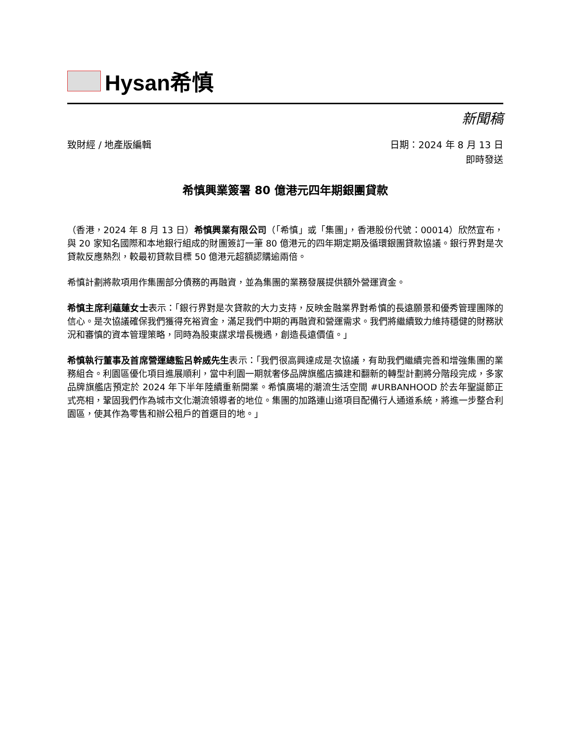Hysan希慎
新聞稿
致財經 / 地產版編輯 日期：2024 年 8 月 13 日
即時發送
希慎興業簽署 80 億港元四年期銀團貸款
（香港，2024 年 8 月 13 日）希慎興業有限公司（「希慎」或「集團」，香港股份代號：00014）欣然宣布，與 20 家知名國際和本地銀行組成的財團簽訂一筆 80 億港元的四年期定期及循環銀團貸款協議。銀行界對是次貸款反應熱烈，較最初貸款目標 50 億港元超額認購逾兩倍。
希慎計劃將款項用作集團部分債務的再融資，並為集團的業務發展提供額外營運資金。
希慎主席利蘊蓮女士表示：「銀行界對是次貸款的大力支持，反映金融業界對希慎的長遠願景和優秀管理團隊的信心。是次協議確保我們獲得充裕資金，滿足我們中期的再融資和營運需求。我們將繼續致力維持穩健的財務狀況和審慎的資本管理策略，同時為股東謀求增長機遇，創造長遠價值。」
希慎執行董事及首席營運總監呂幹威先生表示：「我們很高興達成是次協議，有助我們繼續完善和增強集團的業務組合。利園區優化項目進展順利，當中利園一期就奢侈品牌旗艦店擴建和翻新的轉型計劃將分階段完成，多家品牌旗艦店預定於 2024 年下半年陸續重新開業。希慎廣場的潮流生活空間 #URBANHOOD 於去年聖誕節正式亮相，鞏固我們作為城市文化潮流領導者的地位。集團的加路連山道項目配備行人通道系統，將進一步整合利園區，使其作為零售和辦公租戶的首選目的地。」